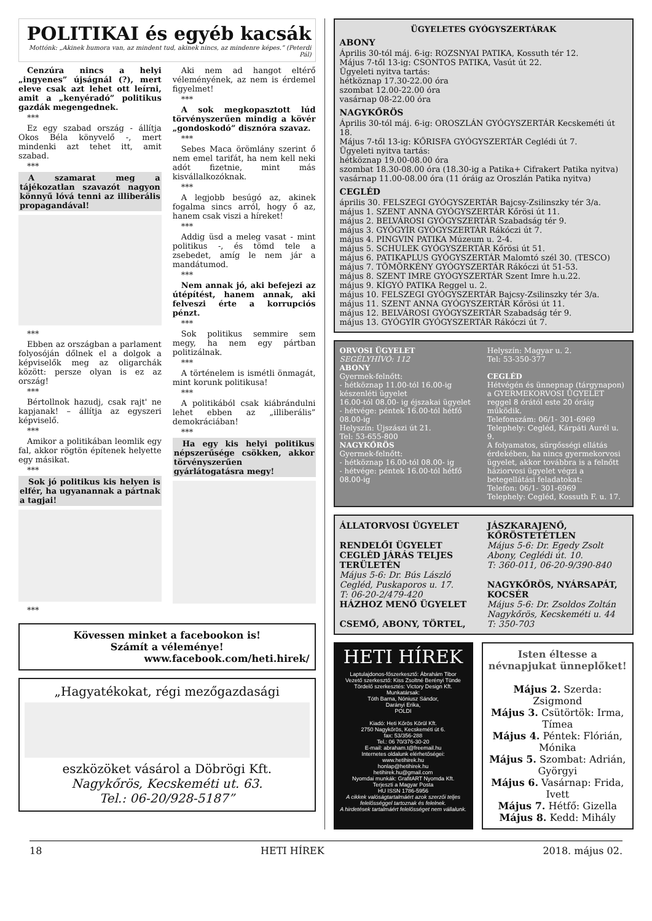POLITIKAI és egyéb kacsák
Mottónk: „Akinek humora van, az mindent tud, akinek nincs, az mindenre képes.” (Peterdi Pál)
Cenzúra nincs a helyi „ingyenes” újságnál (?), mert eleve csak azt lehet ott leírni, amit a „kenyéradó” politikus gazdák megengednek.
***
Ez egy szabad ország - állítja Okos Béla könyvelő -, mert mindenki azt tehet itt, amit szabad.
***
A szamarat meg a tájékozatlan szavazót nagyon könnyű lóvá tenni az illiberális propagandával!
***
Ebben az országban a parlament folyosóján dőlnek el a dolgok a képviselők meg az oligarchák között: persze olyan is ez az ország!
***
Bértollnok hazudj, csak rajt' ne kapjanak! – állítja az egyszeri képviselő.
***
Amikor a politikában leomlik egy fal, akkor rögtön építenek helyette egy másikat.
***
Sok jó politikus kis helyen is elfér, ha ugyanannak a pártnak a tagjai!
***
Aki nem ad hangot eltérő véleményének, az nem is érdemel figyelmet!
***
A sok megkopasztott lúd törvényszerűen mindig a kövér „gondoskodó” disznóra szavaz.
***
Sebes Maca örömlány szerint ő nem emel tarifát, ha nem kell neki adót fizetnie, mint más kisvállalkozóknak.
***
A legjobb besúgó az, akinek fogalma sincs arról, hogy ő az, hanem csak viszi a híreket!
***
Addig üsd a meleg vasat - mint politikus -, és tömd tele a zsebedet, amíg le nem jár a mandátumod.
***
Nem annak jó, aki befejezi az útépítést, hanem annak, aki felveszi érte a korrupciós pénzt.
***
Sok politikus semmire sem megy, ha nem egy pártban politizálnak.
***
A történelem is ismétli önmagát, mint korunk politikusa!
***
A politikából csak kiábrándulni lehet ebben az „illiberális” demokráciában!
***
Ha egy kis helyi politikus népszerűsége csökken, akkor törvényszerűen gyárlátogatásra megy!
Kövessen minket a facebookon is!
Számít a véleménye!
www.facebook.com/heti.hirek/
„Hagyatékokat, régi mezőgazdasági
eszközöket vásárol a Döbrögi Kft.
Nagykőrös, Kecskeméti ut. 63.
Tel.: 06-20/928-5187”
ÜGYELETES GYÓGYSZERTÁRAK
ABONY
Április 30-tól máj. 6-ig: ROZSNYAI PATIKA, Kossuth tér 12.
Május 7-től 13-ig: CSONTOS PATIKA, Vasút út 22.
Ügyeleti nyitva tartás:
hétköznap 17.30-22.00 óra
szombat 12.00-22.00 óra
vasárnap 08-22.00 óra
NAGYKŐRÖS
Április 30-tól máj. 6-ig: OROSZLÁN GYÓGYSZERTÁR Kecskeméti út 18.
Május 7-től 13-ig: KŐRISFA GYÓGYSZERTÁR Ceglédi út 7.
Ügyeleti nyitva tartás:
hétköznap 19.00-08.00 óra
szombat 18.30-08.00 óra (18.30-ig a Patika+ Cifrakert Patika nyitva)
vasárnap 11.00-08.00 óra (11 óráig az Oroszlán Patika nyitva)
CEGLÉD
április 30. FELSZEGI GYÓGYSZERTÁR Bajcsy-Zsilinszky tér 3/a.
május 1. SZENT ANNA GYÓGYSZERTÁR Kőrösi út 11.
május 2. BELVÁROSI GYÓGYSZERTÁR Szabadság tér 9.
május 3. GYÓGYÍR GYÓGYSZERTÁR Rákóczi út 7.
május 4. PINGVIN PATIKA Múzeum u. 2-4.
május 5. SCHULEK GYÓGYSZERTÁR Kőrösi út 51.
május 6. PATIKAPLUS GYÓGYSZERTÁR Malomtó szél 30. (TESCO)
május 7. TÖMÖRKÉNY GYÓGYSZERTÁR Rákóczi út 51-53.
május 8. SZENT IMRE GYÓGYSZERTÁR Szent Imre h.u.22.
május 9. KÍGYÓ PATIKA Reggel u. 2.
május 10. FELSZEGI GYÓGYSZERTÁR Bajcsy-Zsilinszky tér 3/a.
május 11. SZENT ANNA GYÓGYSZERTÁR Kőrösi út 11.
május 12. BELVÁROSI GYÓGYSZERTÁR Szabadság tér 9.
május 13. GYÓGYÍR GYÓGYSZERTÁR Rákóczi út 7.
ORVOSI ÜGYELET
SEGÉLYHÍVÓ: 112
ABONY
Gyermek-felnőtt:
- hétköznap 11.00-tól 16.00-ig készenléti ügyelet
16.00-tól 08.00- ig éjszakai ügyelet
- hétvége: péntek 16.00-tól hétfő 08.00-ig
Helyszín: Újszászi út 21.
Tel: 53-655-800
NAGYKŐRÖS
Gyermek-felnőtt:
- hétköznap 16.00-tól 08.00- ig
- hétvége: péntek 16.00-tól hétfő 08.00-ig
Helyszín: Magyar u. 2.
Tel: 53-350-377
CEGLÉD
Hétvégén és ünnepnap (tárgynapon) a GYERMEKORVOSI ÜGYELET reggel 8 órától este 20 óráig működik.
Telefonszám: 06/1- 301-6969
Telephely: Cegléd, Kárpáti Aurél u. 9.
A folyamatos, sürgősségi ellátás érdekében, ha nincs gyermekorvosi ügyelet, akkor továbbra is a felnőtt háziorvosi ügyelet végzi a betegellátási feladatokat:
Telefon: 06/1- 301-6969
Telephely: Cegléd, Kossuth F. u. 17.
ÁLLATORVOSI ÜGYELET
RENDELŐI ÜGYELET CEGLÉD JÁRÁS TELJES TERÜLETÉN
Május 5-6: Dr. Bús László Cegléd, Puskaporos u. 17.
T: 06-20-2/479-420
HÁZHOZ MENŐ ÜGYELET
CSEMŐ, ABONY, TÖRTEL,
JÁSZKARAJENŐ, KŐRÖSTETÉTLEN
Május 5-6: Dr. Egedy Zsolt Abony, Ceglédi út. 10.
T: 360-011, 06-20-9/390-840
NAGYKŐRÖS, NYÁRSAPÁT, KOCSÉR
Május 5-6: Dr. Zsoldos Zoltán Nagykőrös, Kecskeméti u. 44
T: 350-703
HETI HÍREK
Laptulajdonos-főszerkesztő: Ábrahám Tibor
Vezető szerkesztő: Kiss Zsoltné Berényi Tünde
Tördelő szerkesztés: Victory Design Kft.
Munkatársak:
Tóth Barna, Nóniusz Sándor,
Darányi Erika,
POLDI
Kiadó: Heti Kőrös Körül Kft.
2750 Nagykőrös, Kecskeméti út 6.
fax: 53/356-288
Tel.: 06 70/376-30-20
E-mail: abraham.t@freemail.hu
Internetes oldalunk elérhetőségei:
www.hetihirek.hu
honlap@hetihirek.hu
hetihirek.hu@gmail.com
Nyomdai munkák: GrafitART Nyomda Kft.
Terjeszti a Magyar Posta
HU ISSN 1786-5956
A cikkek valóságtartalmáért azok szerzői teljes felelősséggel tartoznak és felelnek.
A hirdetések tartalmáért felelősséget nem vállalunk.
Isten éltesse a névnapjukat ünneplőket!
Május 2. Szerda: Zsigmond
Május 3. Csütörtök: Irma, Tímea
Május 4. Péntek: Flórián, Mónika
Május 5. Szombat: Adrián, Györgyi
Május 6. Vasárnap: Frida, Ivett
Május 7. Hétfő: Gizella
Május 8. Kedd: Mihály
18 HETI HÍREK 2018. május 02.